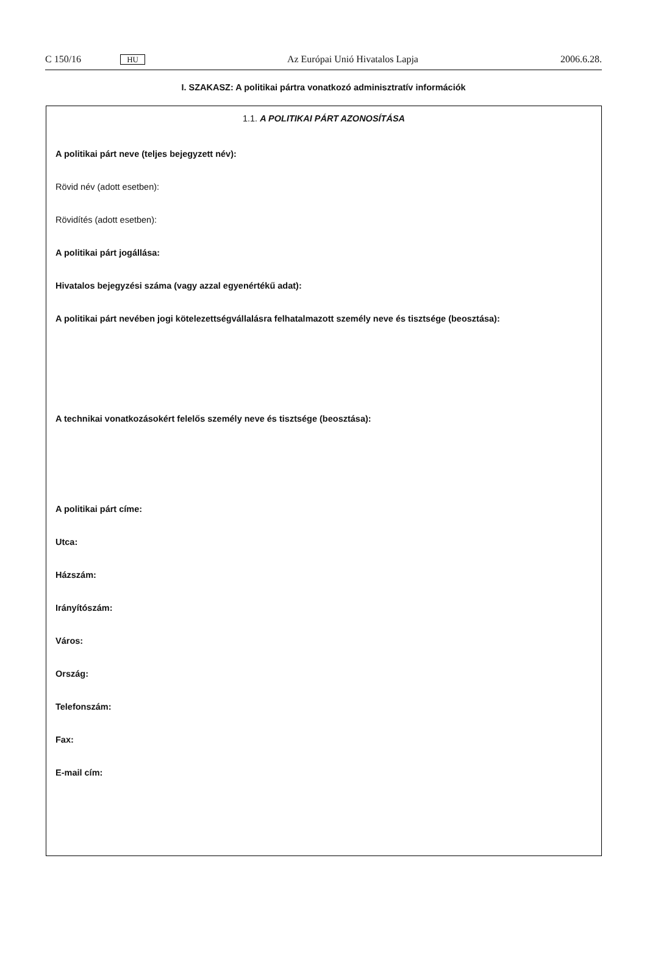C 150/16 HU Az Európai Unió Hivatalos Lapja 2006.6.28.
I. SZAKASZ: A politikai pártra vonatkozó adminisztratív információk
1.1. A POLITIKAI PÁRT AZONOSÍTÁSA
A politikai párt neve (teljes bejegyzett név):
Rövid név (adott esetben):
Rövidítés (adott esetben):
A politikai párt jogállása:
Hivatalos bejegyzési száma (vagy azzal egyenértékű adat):
A politikai párt nevében jogi kötelezettségvállalásra felhatalmazott személy neve és tisztsége (beosztása):
A technikai vonatkozásokért felelős személy neve és tisztsége (beosztása):
A politikai párt címe:
Utca:
Házszám:
Irányítószám:
Város:
Ország:
Telefonszám:
Fax:
E-mail cím: